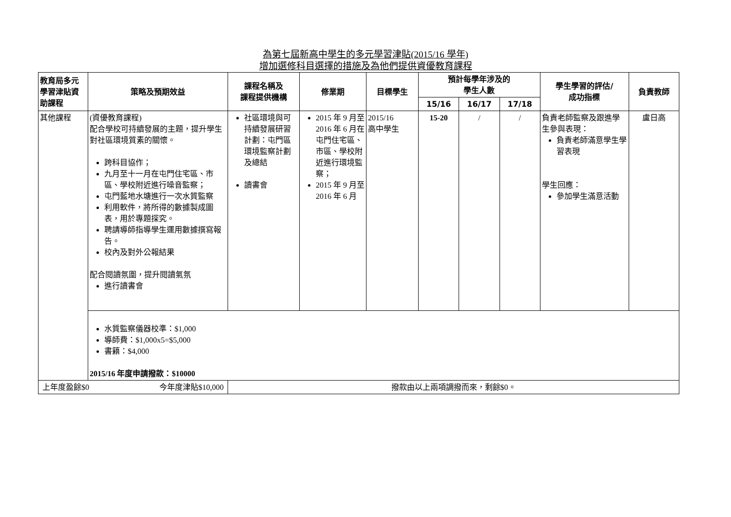為第七屆新高中學生的多元學習津貼(2015/16 學年)
增加選修科目選擇的措施及為他們提供資優教育課程
| 教育局多元學習津貼資助課程 | 策略及預期效益 | 課程名稱及 課程提供機構 | 修業期 | 目標學生 | 預計每學年涉及的 學生人數 | | | 學生學習的評估/ 成功指標 | 負責教師 |
| --- | --- | --- | --- | --- | --- | --- | --- | --- | --- |
| | | | | | 15/16 | 16/17 | 17/18 | | |
| 其他課程 | (資優教育課程) 配合學校可持續發展的主題，提升學生對社區環境質素的關懷。 跨科目協作； 九月至十一月在屯門住宅區、市區、學校附近進行噪音監察； 屯門藍地水塘進行一次水質監察 利用軟件，將所得的數據製成圖表，用於專題探究。 聘請導師指導學生運用數據撰寫報告。 校內及對外公報結果 配合閱讀氛圍，提升閱讀氣氛 進行讀書會 | 社區環境與可持續發展研習計劃：屯門區環境監察計劃及總結 讀書會 | 2015 年 9 月至 2016 年 6 月在屯門住宅區、市區、學校附近進行環境監察； 2015 年 9 月至 2016 年 6 月 | 2015/16 高中學生 | 15-20 | / | / | 負責老師監察及跟進學生參與表現： 負責老師滿意學生學習表現 學生回應： 參加學生滿意活動 | 盧日高 |
| | 水質監察儀器校準：$1,000 導師費：$1,000x5=$5,000 書籍：$4,000 2015/16 年度申請撥款：$10000 | | | | | | | | |
| 上年度盈餘$0 今年度津貼$10,000 | | 撥款由以上兩項調撥而來，剩餘$0。 | | | | | | | |